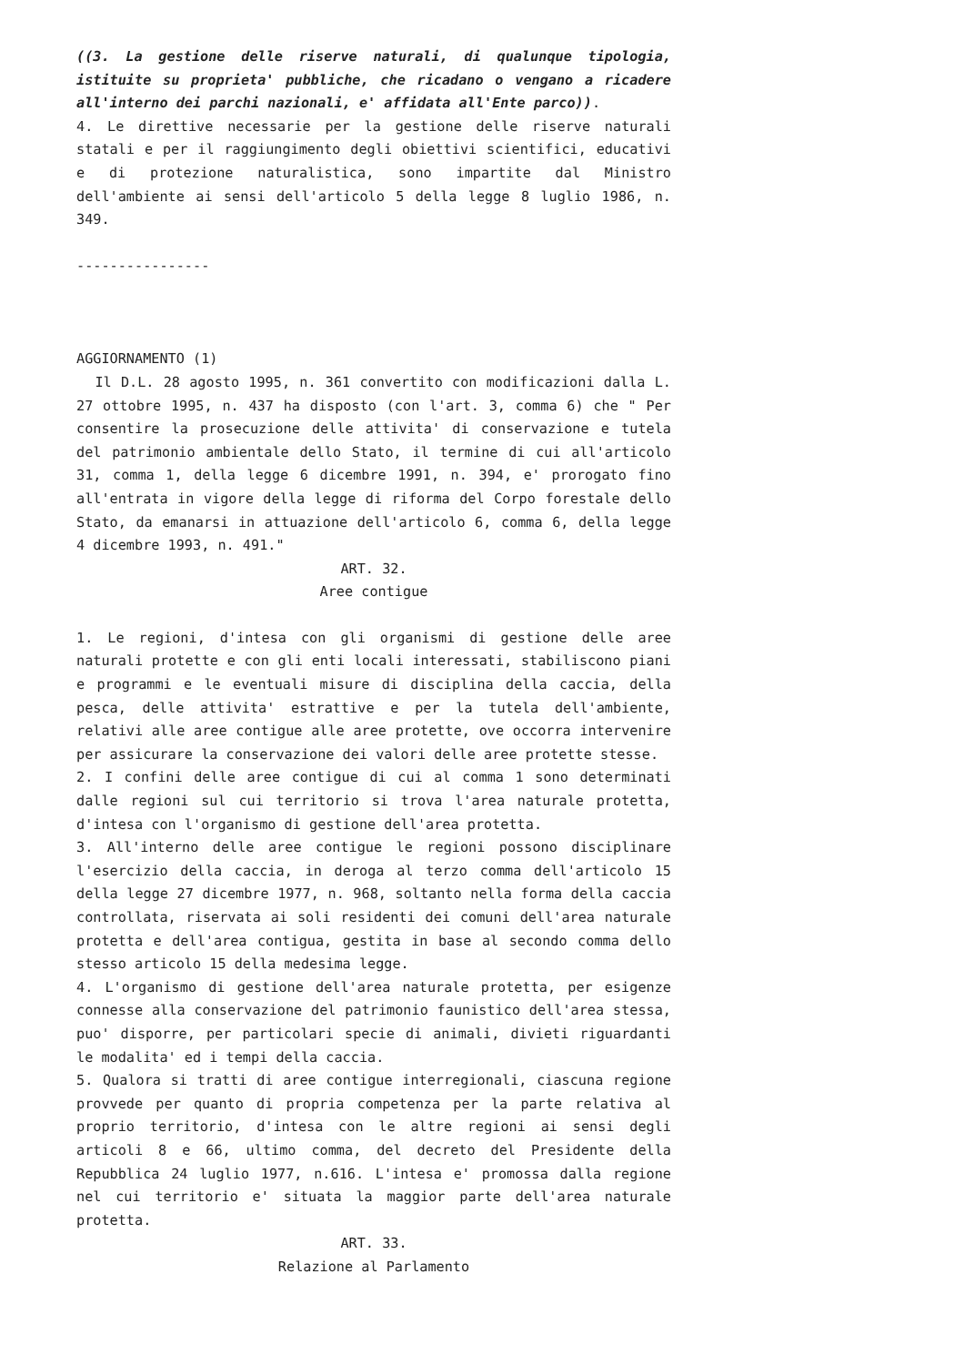((3. La gestione delle riserve naturali, di qualunque tipologia, istituite su proprieta' pubbliche, che ricadano o vengano a ricadere all'interno dei parchi nazionali, e' affidata all'Ente parco)).
4. Le direttive necessarie per la gestione delle riserve naturali statali e per il raggiungimento degli obiettivi scientifici, educativi e di protezione naturalistica, sono impartite dal Ministro dell'ambiente ai sensi dell'articolo 5 della legge 8 luglio 1986, n. 349.
----------------
AGGIORNAMENTO (1)
Il D.L. 28 agosto 1995, n. 361 convertito con modificazioni dalla L. 27 ottobre 1995, n. 437 ha disposto (con l'art. 3, comma 6) che " Per consentire la prosecuzione delle attivita' di conservazione e tutela del patrimonio ambientale dello Stato, il termine di cui all'articolo 31, comma 1, della legge 6 dicembre 1991, n. 394, e' prorogato fino all'entrata in vigore della legge di riforma del Corpo forestale dello Stato, da emanarsi in attuazione dell'articolo 6, comma 6, della legge 4 dicembre 1993, n. 491."
ART. 32.
Aree contigue
1. Le regioni, d'intesa con gli organismi di gestione delle aree naturali protette e con gli enti locali interessati, stabiliscono piani e programmi e le eventuali misure di disciplina della caccia, della pesca, delle attivita' estrattive e per la tutela dell'ambiente, relativi alle aree contigue alle aree protette, ove occorra intervenire per assicurare la conservazione dei valori delle aree protette stesse.
2. I confini delle aree contigue di cui al comma 1 sono determinati dalle regioni sul cui territorio si trova l'area naturale protetta, d'intesa con l'organismo di gestione dell'area protetta.
3. All'interno delle aree contigue le regioni possono disciplinare l'esercizio della caccia, in deroga al terzo comma dell'articolo 15 della legge 27 dicembre 1977, n. 968, soltanto nella forma della caccia controllata, riservata ai soli residenti dei comuni dell'area naturale protetta e dell'area contigua, gestita in base al secondo comma dello stesso articolo 15 della medesima legge.
4. L'organismo di gestione dell'area naturale protetta, per esigenze connesse alla conservazione del patrimonio faunistico dell'area stessa, puo' disporre, per particolari specie di animali, divieti riguardanti le modalita' ed i tempi della caccia.
5. Qualora si tratti di aree contigue interregionali, ciascuna regione provvede per quanto di propria competenza per la parte relativa al proprio territorio, d'intesa con le altre regioni ai sensi degli articoli 8 e 66, ultimo comma, del decreto del Presidente della Repubblica 24 luglio 1977, n.616. L'intesa e' promossa dalla regione nel cui territorio e' situata la maggior parte dell'area naturale protetta.
ART. 33.
Relazione al Parlamento